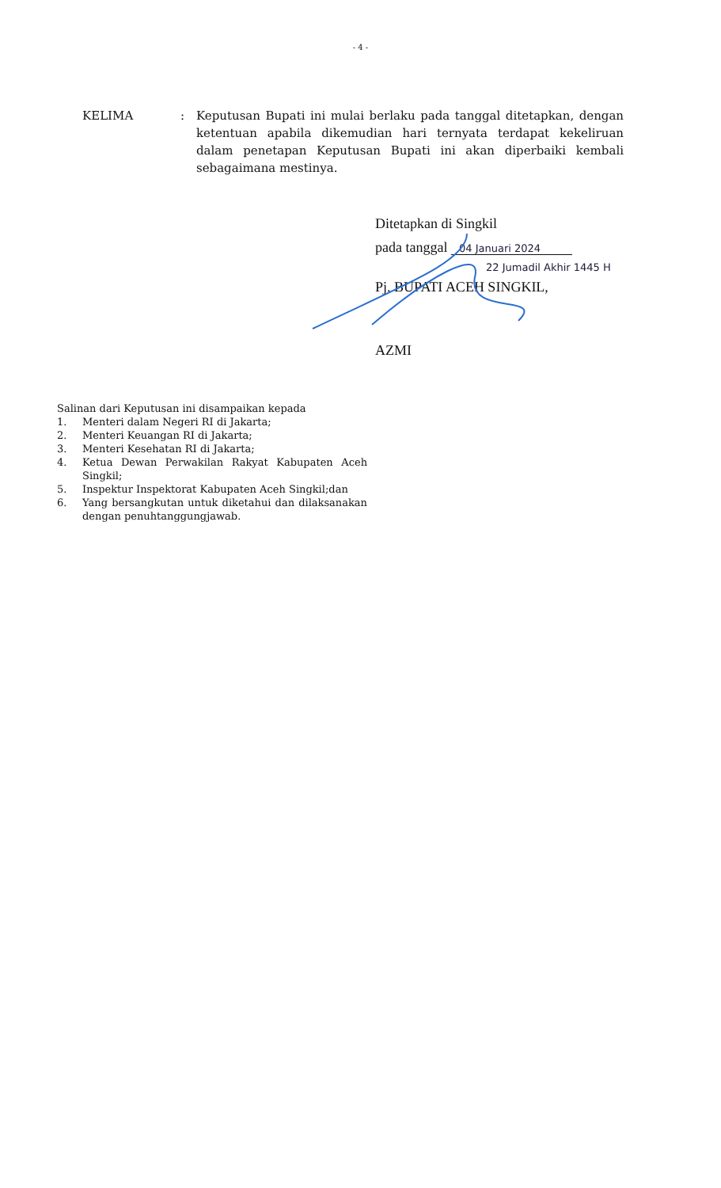- 4 -
KELIMA : Keputusan Bupati ini mulai berlaku pada tanggal ditetapkan, dengan ketentuan apabila dikemudian hari ternyata terdapat kekeliruan dalam penetapan Keputusan Bupati ini akan diperbaiki kembali sebagaimana mestinya.
Ditetapkan di Singkil
pada tanggal 04 Januari 2024
22 Jumadil Akhir 1445 H
Pj. BUPATI ACEH SINGKIL,
AZMI
Salinan dari Keputusan ini disampaikan kepada
1. Menteri dalam Negeri RI di Jakarta;
2. Menteri Keuangan RI di Jakarta;
3. Menteri Kesehatan RI di Jakarta;
4. Ketua Dewan Perwakilan Rakyat Kabupaten Aceh Singkil;
5. Inspektur Inspektorat Kabupaten Aceh Singkil;dan
6. Yang bersangkutan untuk diketahui dan dilaksanakan dengan penuhtanggungjawab.